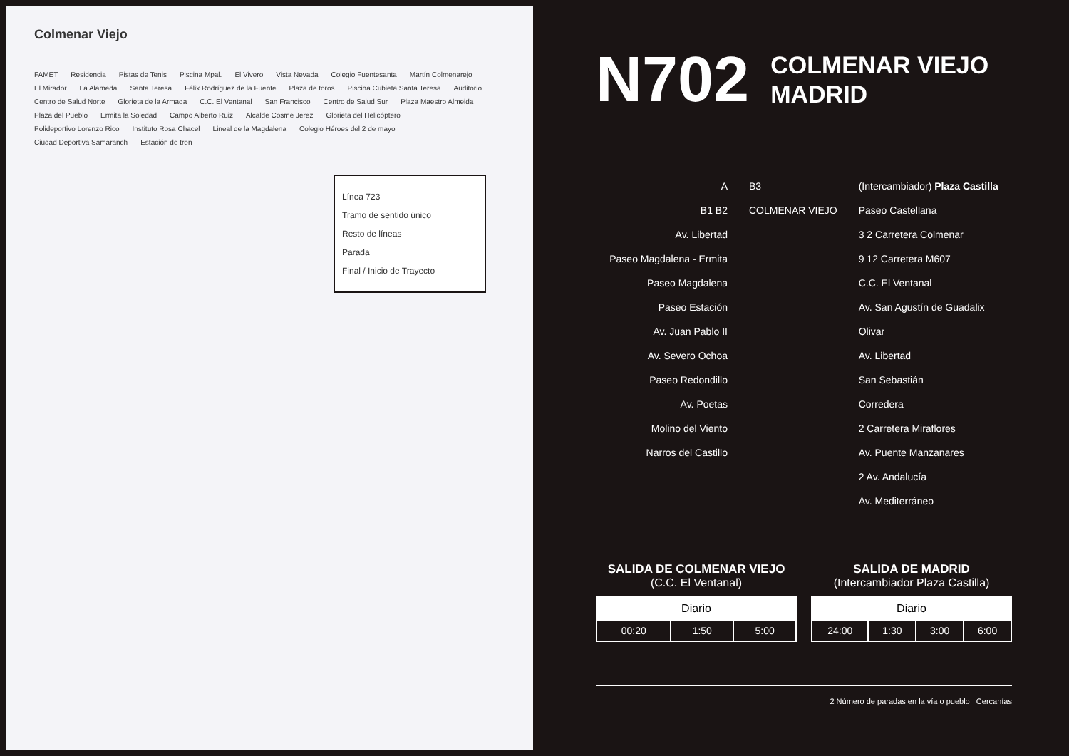Colmenar Viejo
FAMET Residencia Pistas de Tenis Piscina Mpal. El Vivero Vista Nevada Colegio Fuentesanta Martín Colmenarejo El Mirador La Alameda Santa Teresa Félix Rodríguez de la Fuente Plaza de toros Piscina Cubieta Santa Teresa Auditorio Centro de Salud Norte Glorieta de la Armada C.C. El Ventanal San Francisco Centro de Salud Sur Plaza Maestro Almeida Plaza del Pueblo Ermita la Soledad Campo Alberto Ruiz Alcalde Cosme Jerez Glorieta del Helicóptero Polideportivo Lorenzo Rico Instituto Rosa Chacel Lineal de la Magdalena Colegio Héroes del 2 de mayo Ciudad Deportiva Samaranch Estación de tren
Línea 723
Tramo de sentido único
Resto de líneas
Parada
Final / Inicio de Trayecto
N702 COLMENAR VIEJO
MADRID
A
B1 B2
Av. Libertad
Paseo Magdalena - Ermita
Paseo Magdalena
Paseo Estación
Av. Juan Pablo II
Av. Severo Ochoa
Paseo Redondillo
Av. Poetas
Molino del Viento
Narros del Castillo
B3
COLMENAR VIEJO
(Intercambiador) Plaza Castilla
Paseo Castellana
3 2 Carretera Colmenar
9 12 Carretera M607
C.C. El Ventanal
Av. San Agustín de Guadalix
Olivar
Av. Libertad
San Sebastián
Corredera
2 Carretera Miraflores
Av. Puente Manzanares
2 Av. Andalucía
Av. Mediterráneo
SALIDA DE COLMENAR VIEJO
(C.C. El Ventanal)
| Diario | | |
| --- | --- | --- |
| 00:20 | 1:50 | 5:00 |
SALIDA DE MADRID
(Intercambiador Plaza Castilla)
| Diario | | | |
| --- | --- | --- | --- |
| 24:00 | 1:30 | 3:00 | 6:00 |
2 Número de paradas en la vía o pueblo Cercanías